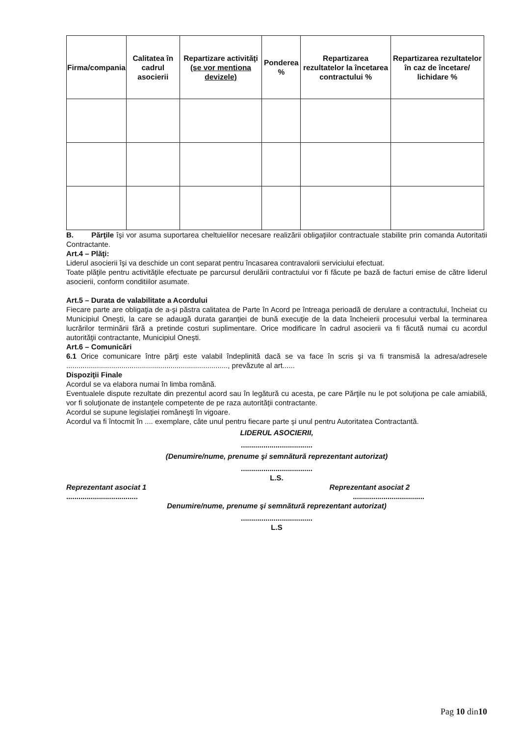| Firma/compania | Calitatea în cadrul asocierii | Repartizare activităţi (se vor mentiona devizele) | Ponderea % | Repartizarea rezultatelor la încetarea contractului % | Repartizarea rezultatelor în caz de încetare/ lichidare % |
| --- | --- | --- | --- | --- | --- |
B. Părţile îşi vor asuma suportarea cheltuielilor necesare realizării obligaţiilor contractuale stabilite prin comanda Autoritatii Contractante.
Art.4 – Plăţi:
Liderul asocierii îşi va deschide un cont separat pentru încasarea contravalorii serviciului efectuat.
Toate plăţile pentru activităţile efectuate pe parcursul derulării contractului vor fi făcute pe bază de facturi emise de către liderul asocierii, conform conditiilor asumate.
Art.5 – Durata de valabilitate a Acordului
Fiecare parte are obligaţia de a-şi păstra calitatea de Parte în Acord pe întreaga perioadă de derulare a contractului, încheiat cu Municipiul Oneşti, la care se adaugă durata garanţiei de bună execuţie de la data încheierii procesului verbal la terminarea lucrărilor terminării fără a pretinde costuri suplimentare. Orice modificare în cadrul asocierii va fi făcută numai cu acordul autorităţii contractante, Municipiul Oneşti.
Art.6 – Comunicări
6.1 Orice comunicare între părţi este valabil îndeplinită dacă se va face în scris şi va fi transmisă la adresa/adresele ..............................................................................., prevăzute al art......
Dispoziţii Finale
Acordul se va elabora numai în limba română.
Eventualele dispute rezultate din prezentul acord sau în legătură cu acesta, pe care Părţile nu le pot soluţiona pe cale amiabilă, vor fi soluţionate de instanţele competente de pe raza autorităţii contractante.
Acordul se supune legislaţiei româneşti în vigoare.
Acordul va fi întocmit în .... exemplare, câte unul pentru fiecare parte şi unul pentru Autoritatea Contractantă.
LIDERUL ASOCIERII,
...................................
(Denumire/nume, prenume şi semnătură reprezentant autorizat)
...................................
L.S.
Reprezentant asociat 1 Reprezentant asociat 2
......................................................................
Denumire/nume, prenume şi semnătură reprezentant autorizat)
...................................
L.S
Pag 10 din10